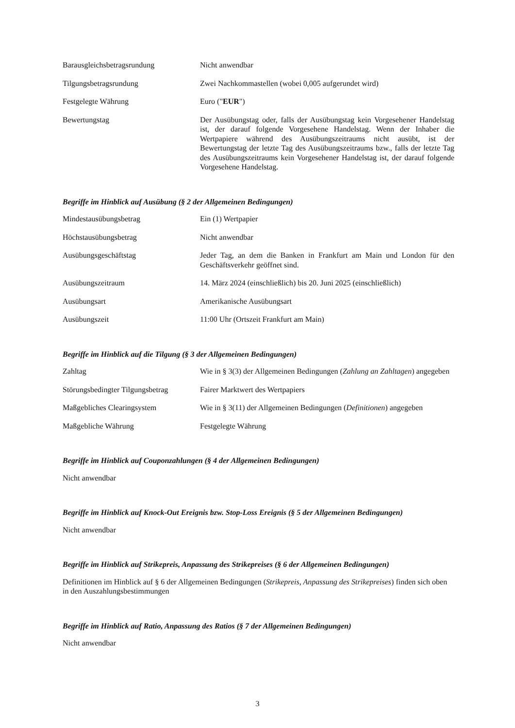| Barausgleichsbetragsrundung | Nicht anwendbar |
| Tilgungsbetragsrundung | Zwei Nachkommastellen (wobei 0,005 aufgerundet wird) |
| Festgelegte Währung | Euro (" EUR ") |
| Bewertungstag | Der Ausübungstag oder, falls der Ausübungstag kein Vorgesehener Handelstag ist, der darauf folgende Vorgesehene Handelstag. Wenn der Inhaber die Wertpapiere während des Ausübungszeitraums nicht ausübt, ist der Bewertungstag der letzte Tag des Ausübungszeitraums bzw., falls der letzte Tag des Ausübungszeitraums kein Vorgesehener Handelstag ist, der darauf folgende Vorgesehene Handelstag. |
Begriffe im Hinblick auf Ausübung (§ 2 der Allgemeinen Bedingungen)
| Mindestausübungsbetrag | Ein (1) Wertpapier |
| Höchstausübungsbetrag | Nicht anwendbar |
| Ausübungsgeschäftstag | Jeder Tag, an dem die Banken in Frankfurt am Main und London für den Geschäftsverkehr geöffnet sind. |
| Ausübungszeitraum | 14. März 2024 (einschließlich) bis 20. Juni 2025 (einschließlich) |
| Ausübungsart | Amerikanische Ausübungsart |
| Ausübungszeit | 11:00 Uhr (Ortszeit Frankfurt am Main) |
Begriffe im Hinblick auf die Tilgung (§ 3 der Allgemeinen Bedingungen)
| Zahltag | Wie in § 3(3) der Allgemeinen Bedingungen ( Zahlung an Zahltagen ) angegeben |
| Störungsbedingter Tilgungsbetrag | Fairer Marktwert des Wertpapiers |
| Maßgebliches Clearingsystem | Wie in § 3(11) der Allgemeinen Bedingungen ( Definitionen ) angegeben |
| Maßgebliche Währung | Festgelegte Währung |
Begriffe im Hinblick auf Couponzahlungen (§ 4 der Allgemeinen Bedingungen)
Nicht anwendbar
Begriffe im Hinblick auf Knock-Out Ereignis bzw. Stop-Loss Ereignis (§ 5 der Allgemeinen Bedingungen)
Nicht anwendbar
Begriffe im Hinblick auf Strikepreis, Anpassung des Strikepreises (§ 6 der Allgemeinen Bedingungen)
Definitionen im Hinblick auf § 6 der Allgemeinen Bedingungen (Strikepreis, Anpassung des Strikepreises) finden sich oben in den Auszahlungsbestimmungen
Begriffe im Hinblick auf Ratio, Anpassung des Ratios (§ 7 der Allgemeinen Bedingungen)
Nicht anwendbar
3